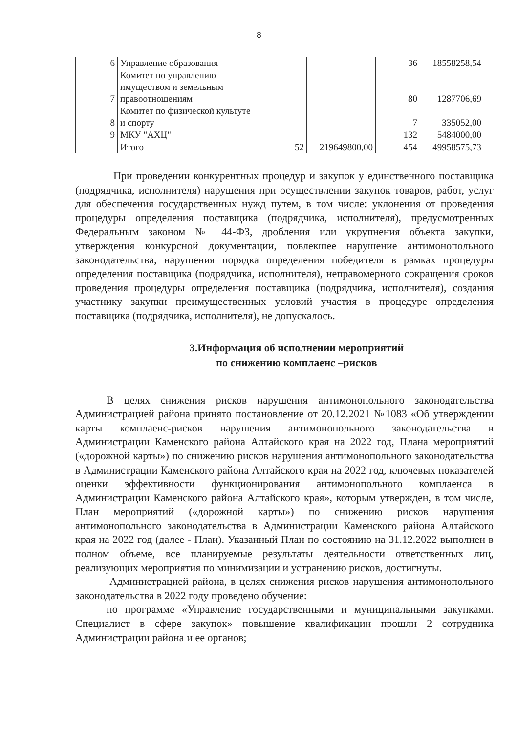8
| 6 | Управление образования | | | 36 | 18558258,54 |
| 7 | Комитет по управлению имуществом и земельным правоотношениям | | | 80 | 1287706,69 |
| 8 | Комитет по физической культуте и спорту | | | 7 | 335052,00 |
| 9 | МКУ "АХЦ" | | | 132 | 5484000,00 |
| | Итого | 52 | 219649800,00 | 454 | 49958575,73 |
При проведении конкурентных процедур и закупок у единственного поставщика (подрядчика, исполнителя) нарушения при осуществлении закупок товаров, работ, услуг для обеспечения государственных нужд путем, в том числе: уклонения от проведения процедуры определения поставщика (подрядчика, исполнителя), предусмотренных Федеральным законом № 44-ФЗ, дробления или укрупнения объекта закупки, утверждения конкурсной документации, повлекшее нарушение антимонопольного законодательства, нарушения порядка определения победителя в рамках процедуры определения поставщика (подрядчика, исполнителя), неправомерного сокращения сроков проведения процедуры определения поставщика (подрядчика, исполнителя), создания участнику закупки преимущественных условий участия в процедуре определения поставщика (подрядчика, исполнителя), не допускалось.
3.Информация об исполнении мероприятий
по снижению комплаенс –рисков
В целях снижения рисков нарушения антимонопольного законодательства Администрацией района принято постановление от 20.12.2021 №1083 «Об утверждении карты комплаенс-рисков нарушения антимонопольного законодательства в Администрации Каменского района Алтайского края на 2022 год, Плана мероприятий («дорожной карты») по снижению рисков нарушения антимонопольного законодательства в Администрации Каменского района Алтайского края на 2022 год, ключевых показателей оценки эффективности функционирования антимонопольного комплаенса в Администрации Каменского района Алтайского края», которым утвержден, в том числе, План мероприятий («дорожной карты») по снижению рисков нарушения антимонопольного законодательства в Администрации Каменского района Алтайского края на 2022 год (далее - План). Указанный План по состоянию на 31.12.2022 выполнен в полном объеме, все планируемые результаты деятельности ответственных лиц, реализующих мероприятия по минимизации и устранению рисков, достигнуты.
Администрацией района, в целях снижения рисков нарушения антимонопольного законодательства в 2022 году проведено обучение:
по программе «Управление государственными и муниципальными закупками. Специалист в сфере закупок» повышение квалификации прошли 2 сотрудника Администрации района и ее органов;